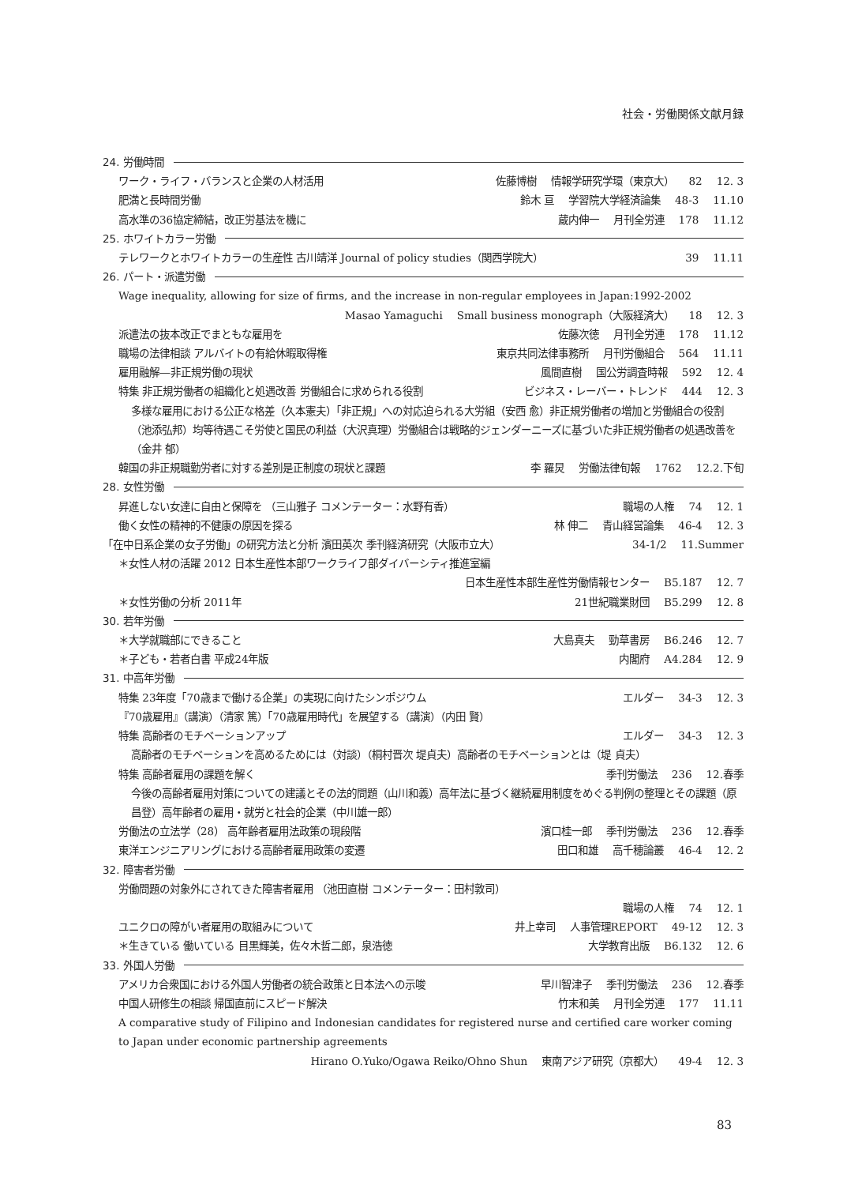社会・労働関係文献月録
24. 労働時間
ワーク・ライフ・バランスと企業の人材活用 佐藤博樹 情報学研究学環（東京大） 82 12. 3
肥満と長時間労働 鈴木 亘 学習院大学経済論集 48-3 11.10
高水準の36協定締結，改正労基法を機に 蔵内伸一 月刊全労連 178 11.12
25. ホワイトカラー労働
テレワークとホワイトカラーの生産性 古川靖洋 Journal of policy studies（関西学院大） 39 11.11
26. パート・派遣労働
Wage inequality, allowing for size of firms, and the increase in non-regular employees in Japan:1992-2002
Masao Yamaguchi Small business monograph（大阪経済大） 18 12. 3
派遣法の抜本改正でまともな雇用を 佐藤次徳 月刊全労連 178 11.12
職場の法律相談 アルバイトの有給休暇取得権 東京共同法律事務所 月刊労働組合 564 11.11
雇用融解―非正規労働の現状 風間直樹 国公労調査時報 592 12. 4
特集 非正規労働者の組織化と処遇改善 労働組合に求められる役割 ビジネス・レーバー・トレンド 444 12. 3
多様な雇用における公正な格差（久本憲夫）「非正規」への対応迫られる大労組（安西 愈）非正規労働者の増加と労働組合の役割（池添弘邦）均等待遇こそ労使と国民の利益（大沢真理）労働組合は戦略的ジェンダーニーズに基づいた非正規労働者の処遇改善を（金井 郁）
韓国の非正規職勤労者に対する差別是正制度の現状と課題 李 羅炅 労働法律旬報 1762 12.2.下旬
28. 女性労働
昇進しない女達に自由と保障を （三山雅子 コメンテーター：水野有香） 職場の人権 74 12. 1
働く女性の精神的不健康の原因を探る 林 伸二 青山経営論集 46-4 12. 3
「在中日系企業の女子労働」の研究方法と分析 濱田英次 季刊経済研究（大阪市立大） 34-1/2 11.Summer
＊女性人材の活躍 2012 日本生産性本部ワークライフ部ダイバーシティ推進室編
日本生産性本部生産性労働情報センター B5.187 12. 7
＊女性労働の分析 2011年 21世紀職業財団 B5.299 12. 8
30. 若年労働
＊大学就職部にできること 大島真夫 勁草書房 B6.246 12. 7
＊子ども・若者白書 平成24年版 内閣府 A4.284 12. 9
31. 中高年労働
特集 23年度「70歳まで働ける企業」の実現に向けたシンポジウム エルダー 34-3 12. 3
『70歳雇用』（講演）（清家 篤）「70歳雇用時代」を展望する（講演）（内田 賢）
特集 高齢者のモチベーションアップ エルダー 34-3 12. 3
高齢者のモチベーションを高めるためには（対談）（桐村晋次 堤貞夫）高齢者のモチベーションとは（堤 貞夫）
特集 高齢者雇用の課題を解く 季刊労働法 236 12.春季
今後の高齢者雇用対策についての建議とその法的問題（山川和義）高年法に基づく継続雇用制度をめぐる判例の整理とその課題（原 昌登）高年齢者の雇用・就労と社会的企業（中川雄一郎）
労働法の立法学（28） 高年齢者雇用法政策の現段階 濱口桂一郎 季刊労働法 236 12.春季
東洋エンジニアリングにおける高齢者雇用政策の変遷 田口和雄 高千穂論叢 46-4 12. 2
32. 障害者労働
労働問題の対象外にされてきた障害者雇用 （池田直樹 コメンテーター：田村敦司）
職場の人権 74 12. 1
ユニクロの障がい者雇用の取組みについて 井上幸司 人事管理REPORT 49-12 12. 3
＊生きている 働いている 目黒輝美，佐々木哲二郎，泉浩徳 大学教育出版 B6.132 12. 6
33. 外国人労働
アメリカ合衆国における外国人労働者の統合政策と日本法への示唆 早川智津子 季刊労働法 236 12.春季
中国人研修生の相談 帰国直前にスピード解決 竹末和美 月刊全労連 177 11.11
A comparative study of Filipino and Indonesian candidates for registered nurse and certified care worker coming to Japan under economic partnership agreements
Hirano O.Yuko/Ogawa Reiko/Ohno Shun 東南アジア研究（京都大） 49-4 12. 3
83